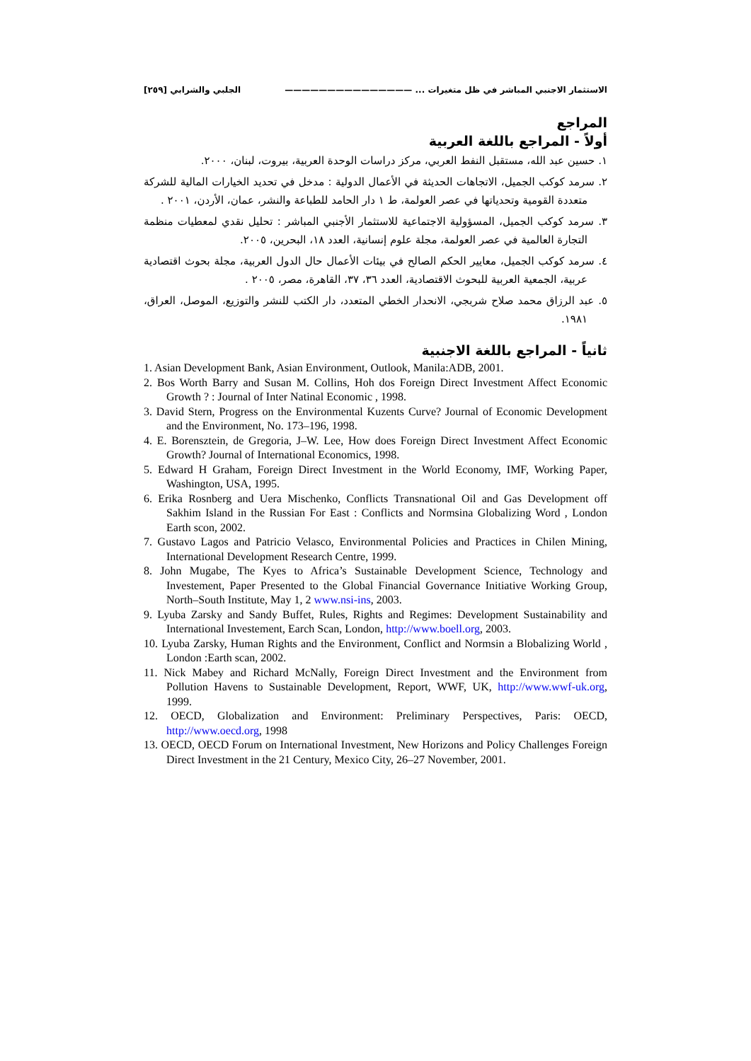الاستثمار الاجنبي المباشر في ظل متغيرات ... ——————————————— الجلبي والشرابي [٢٥٩]
المراجع
أولاً - المراجع باللغة العربية
١. حسين عبد الله، مستقبل النفط العربي، مركز دراسات الوحدة العربية، بيروت، لبنان، ٢٠٠٠.
٢. سرمد كوكب الجميل، الاتجاهات الحديثة في الأعمال الدولية : مدخل في تحديد الخيارات المالية للشركة متعددة القومية وتحدياتها في عصر العولمة، ط ١ دار الحامد للطباعة والنشر، عمان، الأردن، ٢٠٠١ .
٣. سرمد كوكب الجميل، المسؤولية الاجتماعية للاستثمار الأجنبي المباشر : تحليل نقدي لمعطيات منظمة التجارة العالمية في عصر العولمة، مجلة علوم إنسانية، العدد ١٨، البحرين، ٢٠٠٥.
٤. سرمد كوكب الجميل، معايير الحكم الصالح في بيئات الأعمال حال الدول العربية، مجلة بحوث اقتصادية عربية، الجمعية العربية للبحوث الاقتصادية، العدد ٣٦، ٣٧، القاهرة، مصر، ٢٠٠٥ .
٥. عبد الرزاق محمد صلاح شربجي، الانحدار الخطي المتعدد، دار الكتب للنشر والتوزيع، الموصل، العراق، ١٩٨١.
ثانياً - المراجع باللغة الاجنبية
1. Asian Development Bank, Asian Environment, Outlook, Manila:ADB, 2001.
2. Bos Worth Barry and Susan M. Collins, Hoh dos Foreign Direct Investment Affect Economic Growth ? : Journal of Inter Natinal Economic , 1998.
3. David Stern, Progress on the Environmental Kuzents Curve? Journal of Economic Development and the Environment, No. 173–196, 1998.
4. E. Borensztein, de Gregoria, J–W. Lee, How does Foreign Direct Investment Affect Economic Growth? Journal of International Economics, 1998.
5. Edward H Graham, Foreign Direct Investment in the World Economy, IMF, Working Paper, Washington, USA, 1995.
6. Erika Rosnberg and Uera Mischenko, Conflicts Transnational Oil and Gas Development off Sakhim Island in the Russian For East : Conflicts and Normsina Globalizing Word , London Earth scon, 2002.
7. Gustavo Lagos and Patricio Velasco, Environmental Policies and Practices in Chilen Mining, International Development Research Centre, 1999.
8. John Mugabe, The Kyes to Africa’s Sustainable Development Science, Technology and Investement, Paper Presented to the Global Financial Governance Initiative Working Group, North–South Institute, May 1, 2 www.nsi-ins, 2003.
9. Lyuba Zarsky and Sandy Buffet, Rules, Rights and Regimes: Development Sustainability and International Investement, Earch Scan, London, http://www.boell.org, 2003.
10. Lyuba Zarsky, Human Rights and the Environment, Conflict and Normsin a Blobalizing World , London :Earth scan, 2002.
11. Nick Mabey and Richard McNally, Foreign Direct Investment and the Environment from Pollution Havens to Sustainable Development, Report, WWF, UK, http://www.wwf-uk.org, 1999.
12. OECD, Globalization and Environment: Preliminary Perspectives, Paris: OECD, http://www.oecd.org, 1998
13. OECD, OECD Forum on International Investment, New Horizons and Policy Challenges Foreign Direct Investment in the 21 Century, Mexico City, 26–27 November, 2001.